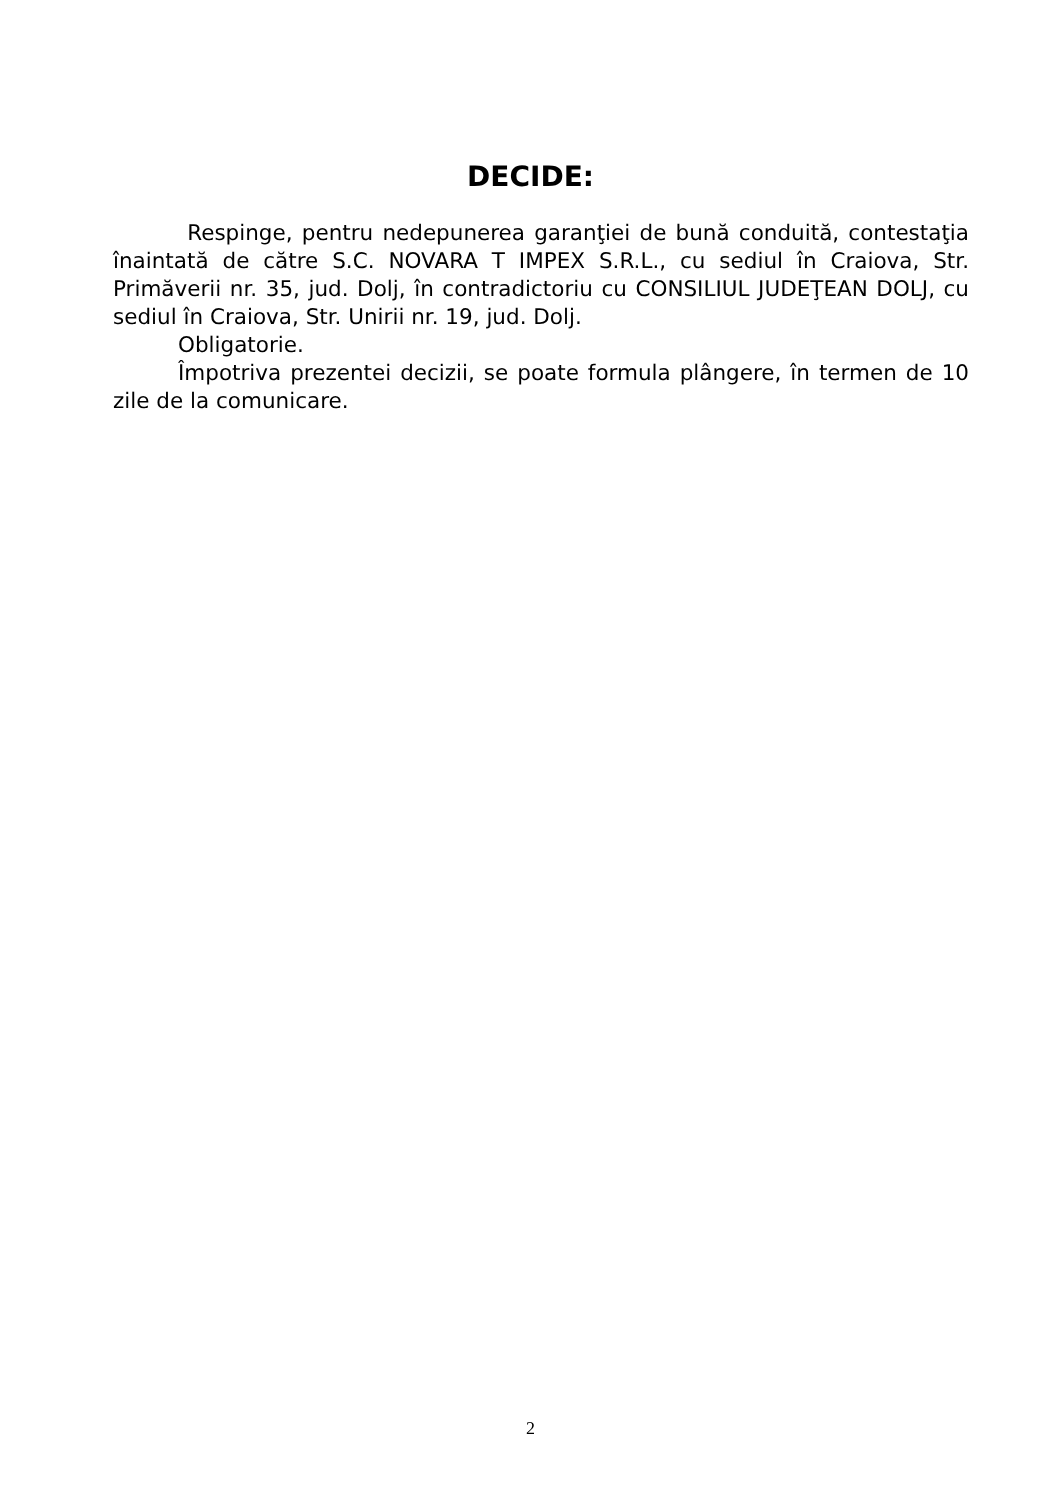DECIDE:
Respinge, pentru nedepunerea garanţiei de bună conduită, contestaţia înaintată de către S.C. NOVARA T IMPEX S.R.L., cu sediul în Craiova, Str. Primăverii nr. 35, jud. Dolj, în contradictoriu cu CONSILIUL JUDEŢEAN DOLJ, cu sediul în Craiova, Str. Unirii nr. 19, jud. Dolj.
Obligatorie.
Împotriva prezentei decizii, se poate formula plângere, în termen de 10 zile de la comunicare.
2